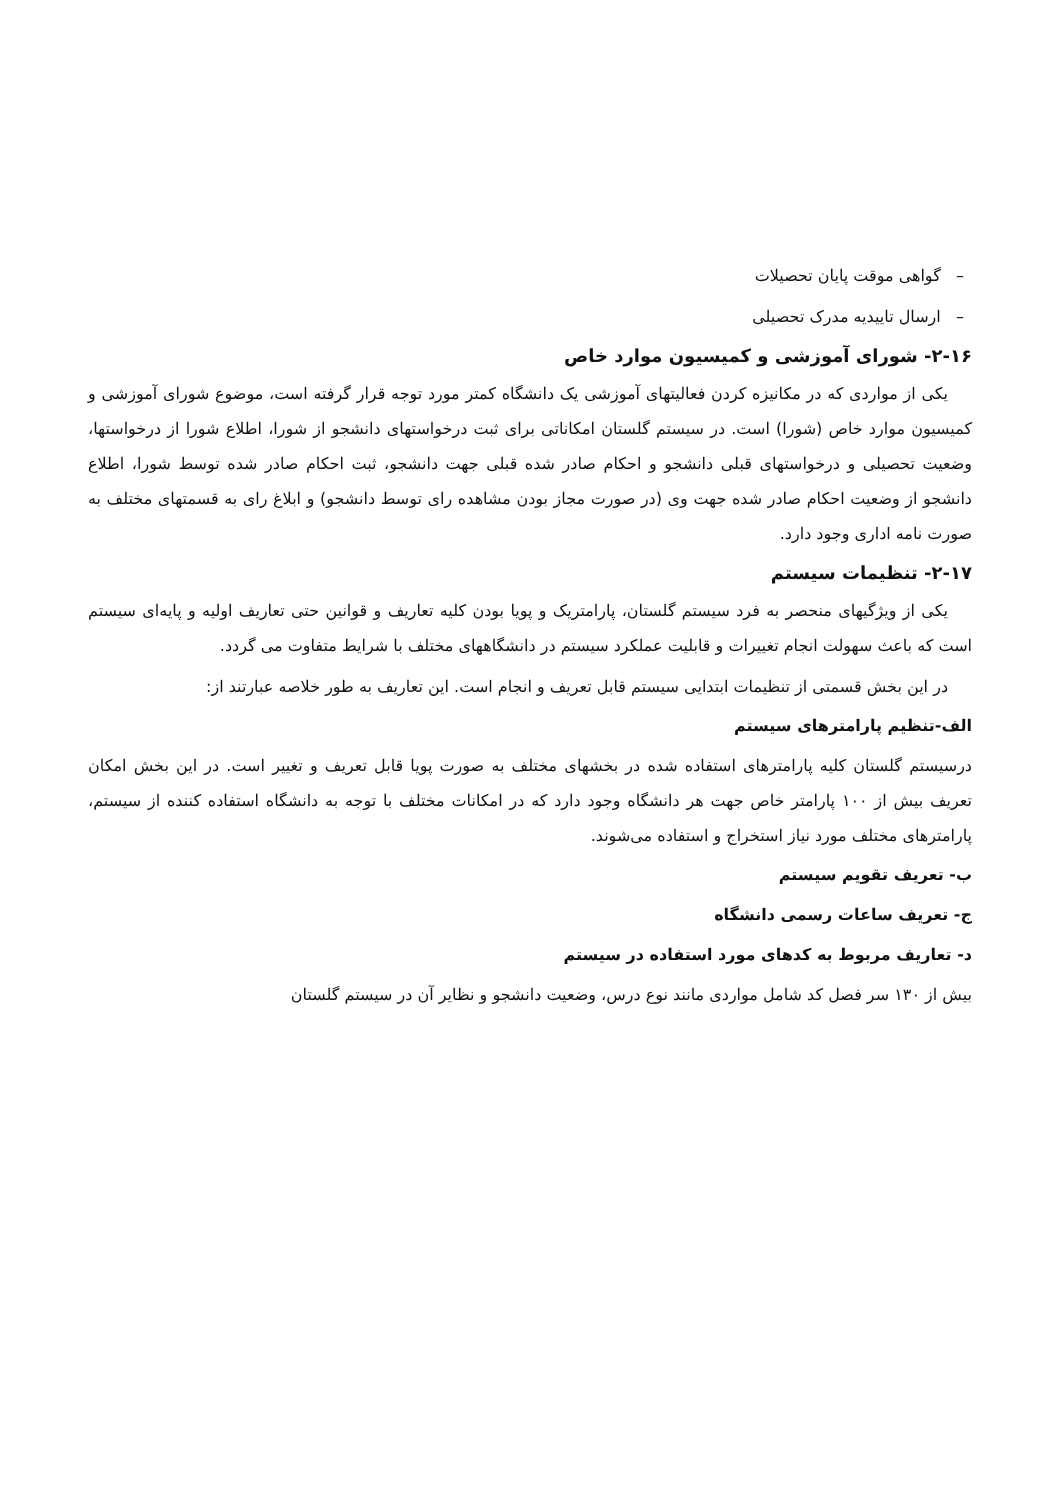– گواهی موقت پایان تحصیلات
– ارسال تاییدیه مدرک تحصیلی
۲-۱۶- شورای آموزشی و کمیسیون موارد خاص
یکی از مواردی که در مکانیزه کردن فعالیتهای آموزشی یک دانشگاه کمتر مورد توجه قرار گرفته است، موضوع شورای آموزشی و کمیسیون موارد خاص (شورا) است. در سیستم گلستان امکاناتی برای ثبت درخواستهای دانشجو از شورا، اطلاع شورا از درخواستها، وضعیت تحصیلی و درخواستهای قبلی دانشجو و احکام صادر شده قبلی جهت دانشجو، ثبت احکام صادر شده توسط شورا، اطلاع دانشجو از وضعیت احکام صادر شده جهت وی (در صورت مجاز بودن مشاهده رای توسط دانشجو) و ابلاغ رای به قسمتهای مختلف به صورت نامه اداری وجود دارد.
۲-۱۷- تنظیمات سیستم
یکی از ویژگیهای منحصر به فرد سیستم گلستان، پارامتریک و پویا بودن کلیه تعاریف و قوانین حتی تعاریف اولیه و پایه‌ای سیستم است که باعث سهولت انجام تغییرات و قابلیت عملکرد سیستم در دانشگاههای مختلف با شرایط متفاوت می گردد.
در این بخش قسمتی از تنظیمات ابتدایی سیستم قابل تعریف و انجام است. این تعاریف به طور خلاصه عبارتند از:
الف-تنظیم پارامترهای سیستم
درسیستم گلستان کلیه پارامترهای استفاده شده در بخشهای مختلف به صورت پویا قابل تعریف و تغییر است. در این بخش امکان تعریف بیش از ۱۰۰ پارامتر خاص جهت هر دانشگاه وجود دارد که در امکانات مختلف با توجه به دانشگاه استفاده کننده از سیستم، پارامترهای مختلف مورد نیاز استخراج و استفاده می‌شوند.
ب- تعریف تقویم سیستم
ج- تعریف ساعات رسمی دانشگاه
د- تعاریف مربوط به کدهای مورد استفاده در سیستم
بیش از ۱۳۰ سر فصل کد شامل مواردی مانند نوع درس، وضعیت دانشجو و نظایر آن در سیستم گلستان